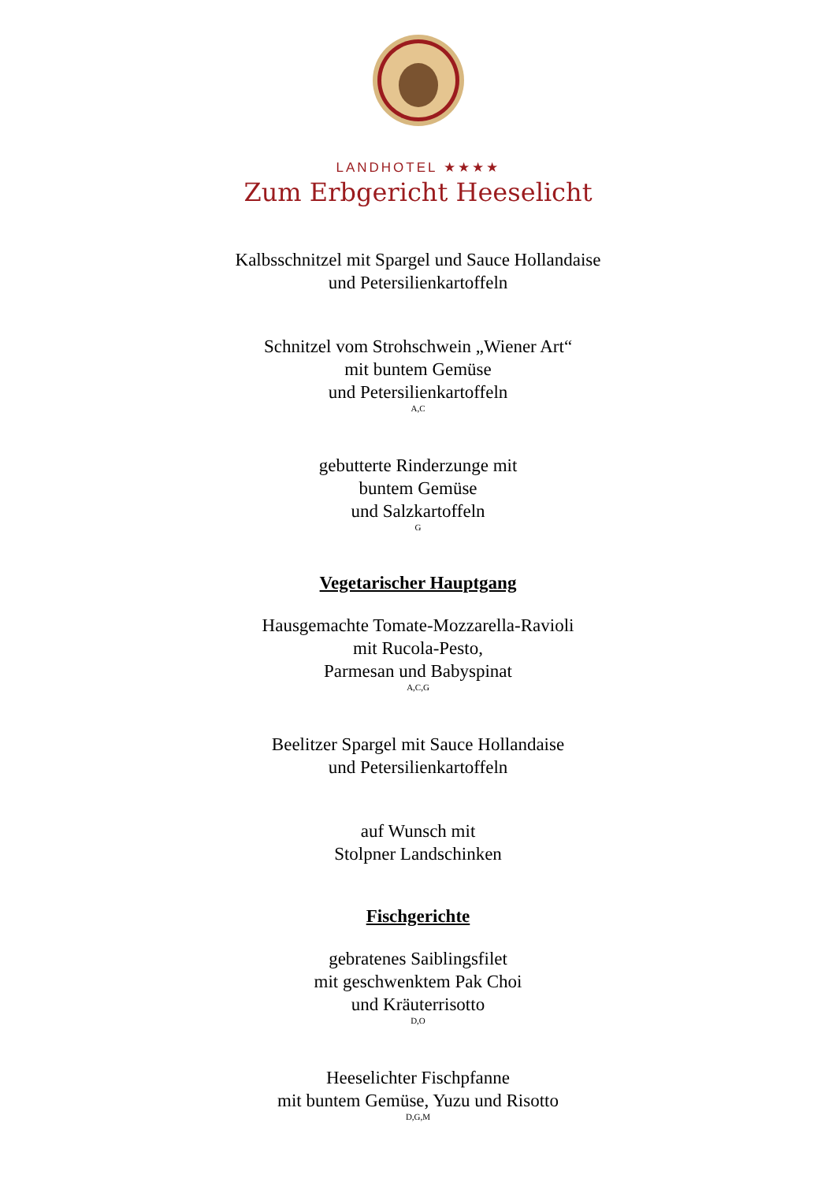LANDHOTEL ★★★★
Zum Erbgericht Heeselicht
Kalbsschnitzel mit Spargel und Sauce Hollandaise
und Petersilienkartoffeln
Schnitzel vom Strohschwein „Wiener Art“
mit buntem Gemüse
und Petersilienkartoffeln
A,C
gebutterte Rinderzunge mit
buntem Gemüse
und Salzkartoffeln
G
Vegetarischer Hauptgang
Hausgemachte Tomate-Mozzarella-Ravioli
mit Rucola-Pesto,
Parmesan und Babyspinat
A,C,G
Beelitzer Spargel mit Sauce Hollandaise
und Petersilienkartoffeln
auf Wunsch mit
Stolpner Landschinken
Fischgerichte
gebratenes Saiblingsfilet
mit geschwenktem Pak Choi
und Kräuterrisotto
D,O
Heeselichter Fischpfanne
mit buntem Gemüse, Yuzu und Risotto
D,G,M